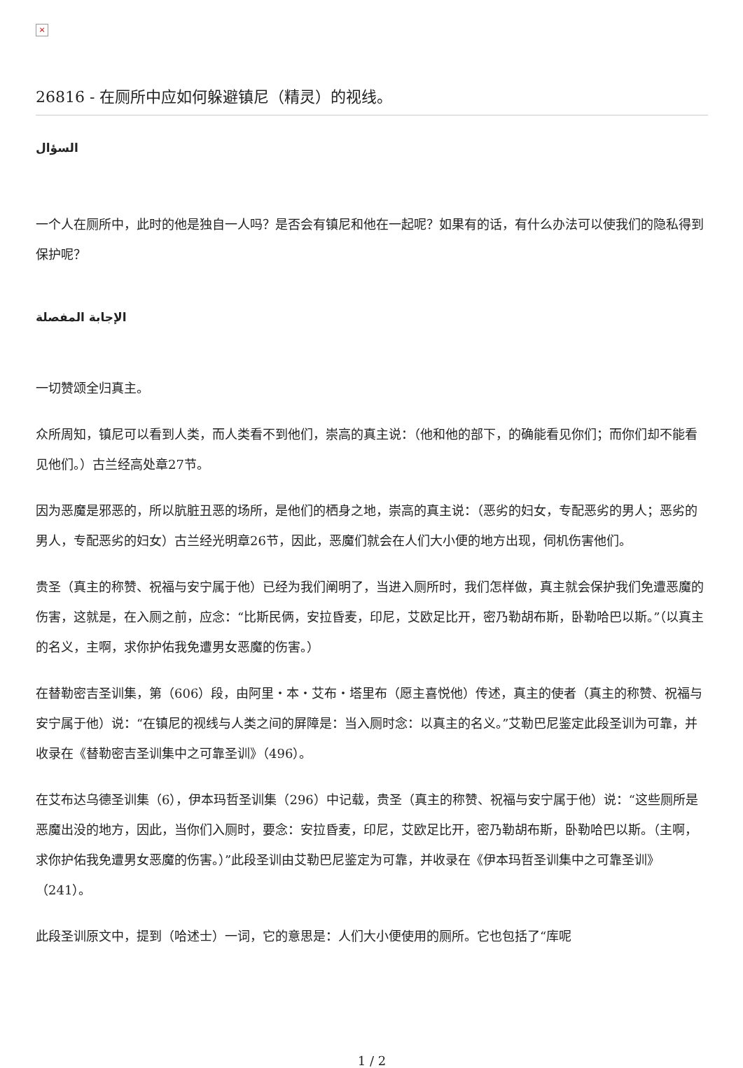×
26816 - 在厕所中应如何躲避镇尼（精灵）的视线。
السؤال
一个人在厕所中，此时的他是独自一人吗？是否会有镇尼和他在一起呢？如果有的话，有什么办法可以使我们的隐私得到保护呢？
الإجابة المفصلة
一切赞颂全归真主。
众所周知，镇尼可以看到人类，而人类看不到他们，崇高的真主说：（他和他的部下，的确能看见你们；而你们却不能看见他们。）古兰经高处章27节。
因为恶魔是邪恶的，所以肮脏丑恶的场所，是他们的栖身之地，崇高的真主说：（恶劣的妇女，专配恶劣的男人；恶劣的男人，专配恶劣的妇女）古兰经光明章26节，因此，恶魔们就会在人们大小便的地方出现，伺机伤害他们。
贵圣（真主的称赞、祝福与安宁属于他）已经为我们阐明了，当进入厕所时，我们怎样做，真主就会保护我们免遭恶魔的伤害，这就是，在入厕之前，应念：“比斯民俩，安拉昏麦，印尼，艾欧足比开，密乃勒胡布斯，卧勒哈巴以斯。”（以真主的名义，主啊，求你护佑我免遭男女恶魔的伤害。）
在替勒密吉圣训集，第（606）段，由阿里・本・艾布・塔里布（愿主喜悦他）传述，真主的使者（真主的称赞、祝福与安宁属于他）说：“在镇尼的视线与人类之间的屏障是：当入厕时念：以真主的名义。”艾勒巴尼鉴定此段圣训为可靠，并收录在《替勒密吉圣训集中之可靠圣训》（496）。
在艾布达乌德圣训集（6），伊本玛哲圣训集（296）中记载，贵圣（真主的称赞、祝福与安宁属于他）说：“这些厕所是恶魔出没的地方，因此，当你们入厕时，要念：安拉昏麦，印尼，艾欧足比开，密乃勒胡布斯，卧勒哈巴以斯。（主啊，求你护佑我免遭男女恶魔的伤害。）”此段圣训由艾勒巴尼鉴定为可靠，并收录在《伊本玛哲圣训集中之可靠圣训》（241）。
此段圣训原文中，提到（哈述士）一词，它的意思是：人们大小便使用的厕所。它也包括了“库呢
1 / 2